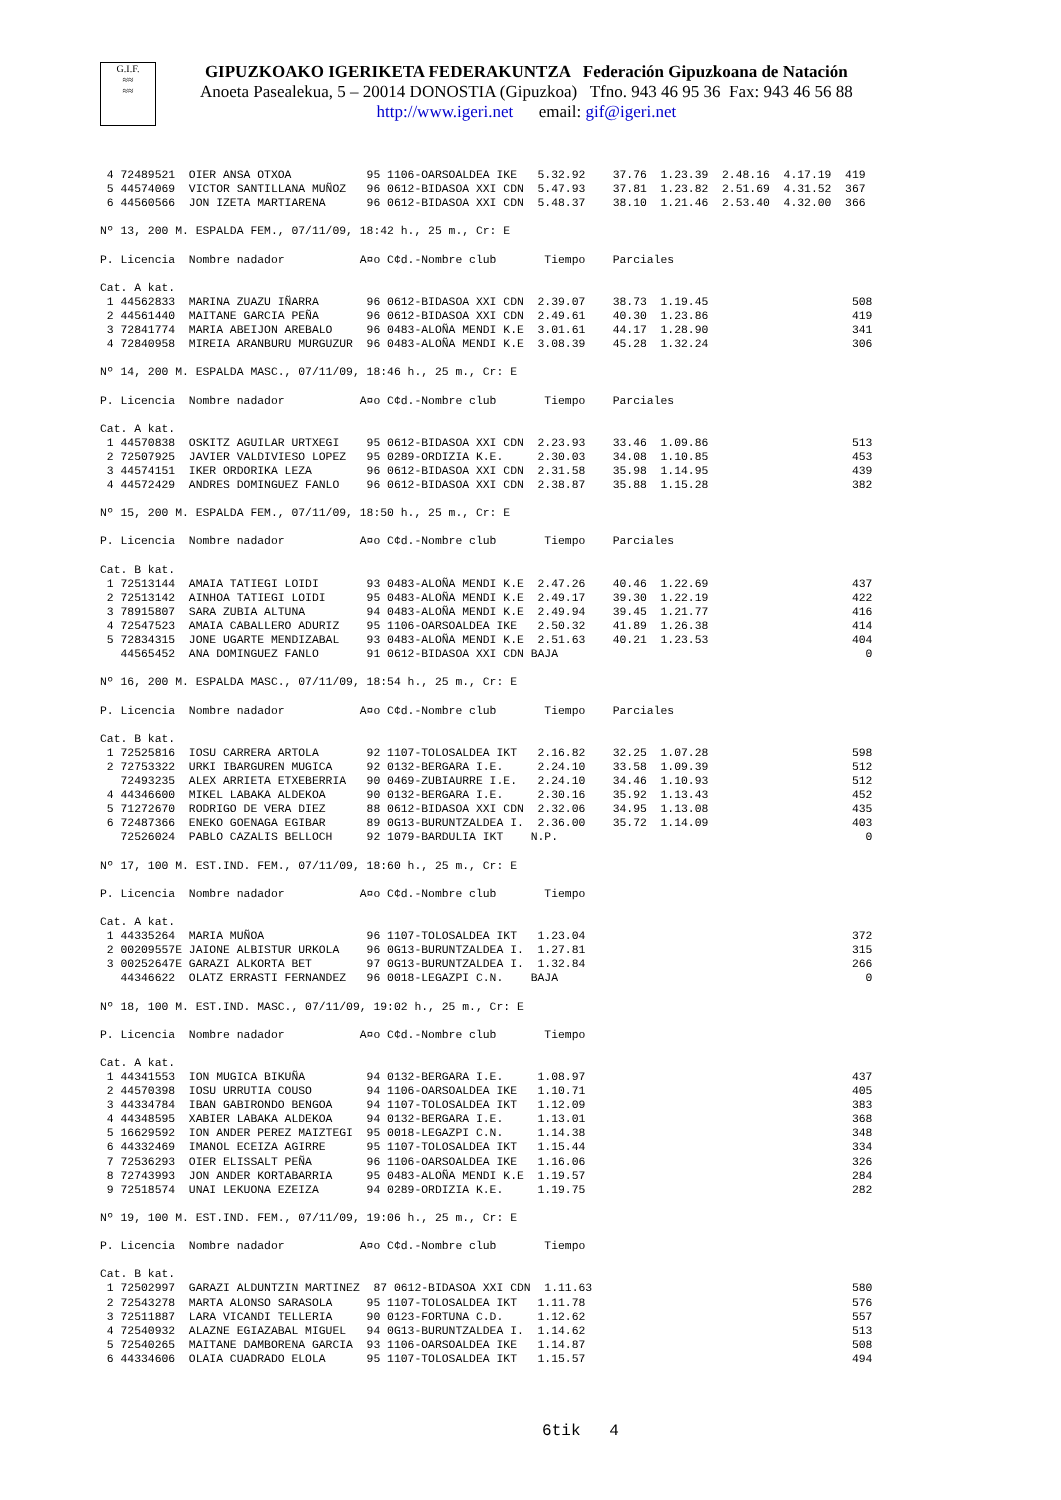G.I.F.
≈≈
≈≈
GIPUZKOAKO IGERIKETA FEDERAKUNTZA Federación Gipuzkoana de Natación
Anoeta Pasealekua, 5 – 20014 DONOSTIA (Gipuzkoa) Tfno. 943 46 95 36 Fax: 943 46 56 88
http://www.igeri.net email: gif@igeri.net
 4 72489521  OIER ANSA OTXOA           95 1106-OARSOALDEA IKE   5.32.92    37.76  1.23.39  2.48.16  4.17.19  419
 5 44574069  VICTOR SANTILLANA MUÑOZ   96 0612-BIDASOA XXI CDN  5.47.93    37.81  1.23.82  2.51.69  4.31.52  367
 6 44560566  JON IZETA MARTIARENA      96 0612-BIDASOA XXI CDN  5.48.37    38.10  1.21.46  2.53.40  4.32.00  366

Nº 13, 200 M. ESPALDA FEM., 07/11/09, 18:42 h., 25 m., Cr: E

P. Licencia  Nombre nadador           A¤o C¢d.-Nombre club       Tiempo    Parciales

Cat. A kat.
 1 44562833  MARINA ZUAZU IÑARRA       96 0612-BIDASOA XXI CDN  2.39.07    38.73  1.19.45                     508
 2 44561440  MAITANE GARCIA PEÑA       96 0612-BIDASOA XXI CDN  2.49.61    40.30  1.23.86                     419
 3 72841774  MARIA ABEIJON AREBALO     96 0483-ALOÑA MENDI K.E  3.01.61    44.17  1.28.90                     341
 4 72840958  MIREIA ARANBURU MURGUZUR  96 0483-ALOÑA MENDI K.E  3.08.39    45.28  1.32.24                     306

Nº 14, 200 M. ESPALDA MASC., 07/11/09, 18:46 h., 25 m., Cr: E

P. Licencia  Nombre nadador           A¤o C¢d.-Nombre club       Tiempo    Parciales

Cat. A kat.
 1 44570838  OSKITZ AGUILAR URTXEGI    95 0612-BIDASOA XXI CDN  2.23.93    33.46  1.09.86                     513
 2 72507925  JAVIER VALDIVIESO LOPEZ   95 0289-ORDIZIA K.E.     2.30.03    34.08  1.10.85                     453
 3 44574151  IKER ORDORIKA LEZA        96 0612-BIDASOA XXI CDN  2.31.58    35.98  1.14.95                     439
 4 44572429  ANDRES DOMINGUEZ FANLO    96 0612-BIDASOA XXI CDN  2.38.87    35.88  1.15.28                     382

Nº 15, 200 M. ESPALDA FEM., 07/11/09, 18:50 h., 25 m., Cr: E

P. Licencia  Nombre nadador           A¤o C¢d.-Nombre club       Tiempo    Parciales

Cat. B kat.
 1 72513144  AMAIA TATIEGI LOIDI       93 0483-ALOÑA MENDI K.E  2.47.26    40.46  1.22.69                     437
 2 72513142  AINHOA TATIEGI LOIDI      95 0483-ALOÑA MENDI K.E  2.49.17    39.30  1.22.19                     422
 3 78915807  SARA ZUBIA ALTUNA         94 0483-ALOÑA MENDI K.E  2.49.94    39.45  1.21.77                     416
 4 72547523  AMAIA CABALLERO ADURIZ    95 1106-OARSOALDEA IKE   2.50.32    41.89  1.26.38                     414
 5 72834315  JONE UGARTE MENDIZABAL    93 0483-ALOÑA MENDI K.E  2.51.63    40.21  1.23.53                     404
   44565452  ANA DOMINGUEZ FANLO       91 0612-BIDASOA XXI CDN BAJA                                             0

Nº 16, 200 M. ESPALDA MASC., 07/11/09, 18:54 h., 25 m., Cr: E

P. Licencia  Nombre nadador           A¤o C¢d.-Nombre club       Tiempo    Parciales

Cat. B kat.
 1 72525816  IOSU CARRERA ARTOLA       92 1107-TOLOSALDEA IKT   2.16.82    32.25  1.07.28                     598
 2 72753322  URKI IBARGUREN MUGICA     92 0132-BERGARA I.E.     2.24.10    33.58  1.09.39                     512
   72493235  ALEX ARRIETA ETXEBERRIA   90 0469-ZUBIAURRE I.E.   2.24.10    34.46  1.10.93                     512
 4 44346600  MIKEL LABAKA ALDEKOA      90 0132-BERGARA I.E.     2.30.16    35.92  1.13.43                     452
 5 71272670  RODRIGO DE VERA DIEZ      88 0612-BIDASOA XXI CDN  2.32.06    34.95  1.13.08                     435
 6 72487366  ENEKO GOENAGA EGIBAR      89 0G13-BURUNTZALDEA I.  2.36.00    35.72  1.14.09                     403
   72526024  PABLO CAZALIS BELLOCH     92 1079-BARDULIA IKT    N.P.                                             0

Nº 17, 100 M. EST.IND. FEM., 07/11/09, 18:60 h., 25 m., Cr: E

P. Licencia  Nombre nadador           A¤o C¢d.-Nombre club       Tiempo

Cat. A kat.
 1 44335264  MARIA MUÑOA               96 1107-TOLOSALDEA IKT   1.23.04                                       372
 2 00209557E JAIONE ALBISTUR URKOLA    96 0G13-BURUNTZALDEA I.  1.27.81                                       315
 3 00252647E GARAZI ALKORTA BET        97 0G13-BURUNTZALDEA I.  1.32.84                                       266
   44346622  OLATZ ERRASTI FERNANDEZ   96 0018-LEGAZPI C.N.    BAJA                                             0

Nº 18, 100 M. EST.IND. MASC., 07/11/09, 19:02 h., 25 m., Cr: E

P. Licencia  Nombre nadador           A¤o C¢d.-Nombre club       Tiempo

Cat. A kat.
 1 44341553  ION MUGICA BIKUÑA         94 0132-BERGARA I.E.     1.08.97                                       437
 2 44570398  IOSU URRUTIA COUSO        94 1106-OARSOALDEA IKE   1.10.71                                       405
 3 44334784  IBAN GABIRONDO BENGOA     94 1107-TOLOSALDEA IKT   1.12.09                                       383
 4 44348595  XABIER LABAKA ALDEKOA     94 0132-BERGARA I.E.     1.13.01                                       368
 5 16629592  ION ANDER PEREZ MAIZTEGI  95 0018-LEGAZPI C.N.     1.14.38                                       348
 6 44332469  IMANOL ECEIZA AGIRRE      95 1107-TOLOSALDEA IKT   1.15.44                                       334
 7 72536293  OIER ELISSALT PEÑA        96 1106-OARSOALDEA IKE   1.16.06                                       326
 8 72743993  JON ANDER KORTABARRIA     95 0483-ALOÑA MENDI K.E  1.19.57                                       284
 9 72518574  UNAI LEKUONA EZEIZA       94 0289-ORDIZIA K.E.     1.19.75                                       282

Nº 19, 100 M. EST.IND. FEM., 07/11/09, 19:06 h., 25 m., Cr: E

P. Licencia  Nombre nadador           A¤o C¢d.-Nombre club       Tiempo

Cat. B kat.
 1 72502997  GARAZI ALDUNTZIN MARTINEZ  87 0612-BIDASOA XXI CDN  1.11.63                                      580
 2 72543278  MARTA ALONSO SARASOLA     95 1107-TOLOSALDEA IKT   1.11.78                                       576
 3 72511887  LARA VICANDI TELLERIA     90 0123-FORTUNA C.D.     1.12.62                                       557
 4 72540932  ALAZNE EGIAZABAL MIGUEL   94 0G13-BURUNTZALDEA I.  1.14.62                                       513
 5 72540265  MAITANE DAMBORENA GARCIA  93 1106-OARSOALDEA IKE   1.14.87                                       508
 6 44334606  OLAIA CUADRADO ELOLA      95 1107-TOLOSALDEA IKT   1.15.57                                       494
6tik 4